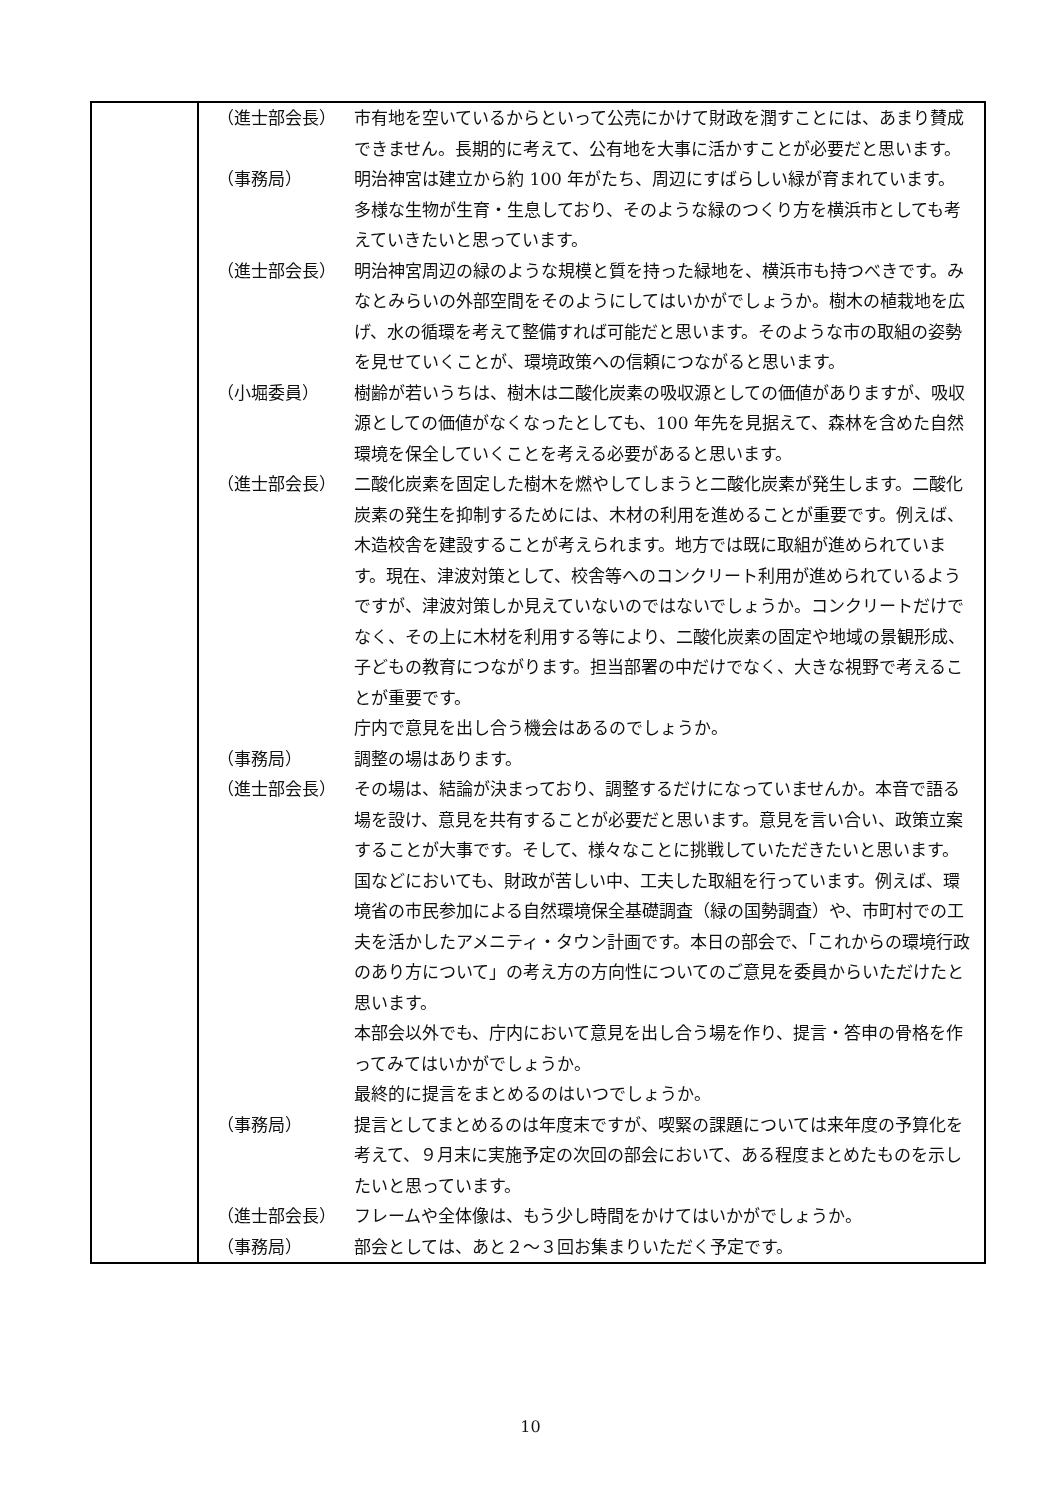| | / （進士部会長） / 市有地を空いているからといって公売にかけて財政を潤すことには、あまり賛成できません。長期的に考えて、公有地を大事に活かすことが必要だと思います。 / / （事務局） / 明治神宮は建立から約 100 年がたち、周辺にすばらしい緑が育まれています。多様な生物が生育・生息しており、そのような緑のつくり方を横浜市としても考えていきたいと思っています。 / / （進士部会長） / 明治神宮周辺の緑のような規模と質を持った緑地を、横浜市も持つべきです。みなとみらいの外部空間をそのようにしてはいかがでしょうか。樹木の植栽地を広げ、水の循環を考えて整備すれば可能だと思います。そのような市の取組の姿勢を見せていくことが、環境政策への信頼につながると思います。 / / （小堀委員） / 樹齢が若いうちは、樹木は二酸化炭素の吸収源としての価値がありますが、吸収源としての価値がなくなったとしても、100 年先を見据えて、森林を含めた自然環境を保全していくことを考える必要があると思います。 / / （進士部会長） / 二酸化炭素を固定した樹木を燃やしてしまうと二酸化炭素が発生します。二酸化炭素の発生を抑制するためには、木材の利用を進めることが重要です。例えば、木造校舎を建設することが考えられます。地方では既に取組が進められています。現在、津波対策として、校舎等へのコンクリート利用が進められているようですが、津波対策しか見えていないのではないでしょうか。コンクリートだけでなく、その上に木材を利用する等により、二酸化炭素の固定や地域の景観形成、子どもの教育につながります。担当部署の中だけでなく、大きな視野で考えることが重要です。 庁内で意見を出し合う機会はあるのでしょうか。 / / （事務局） / 調整の場はあります。 / / （進士部会長） / その場は、結論が決まっており、調整するだけになっていませんか。本音で語る場を設け、意見を共有することが必要だと思います。意見を言い合い、政策立案することが大事です。そして、様々なことに挑戦していただきたいと思います。国などにおいても、財政が苦しい中、工夫した取組を行っています。例えば、環境省の市民参加による自然環境保全基礎調査（緑の国勢調査）や、市町村での工夫を活かしたアメニティ・タウン計画です。本日の部会で、「これからの環境行政のあり方について」の考え方の方向性についてのご意見を委員からいただけたと思います。 本部会以外でも、庁内において意見を出し合う場を作り、提言・答申の骨格を作ってみてはいかがでしょうか。 最終的に提言をまとめるのはいつでしょうか。 / / （事務局） / 提言としてまとめるのは年度末ですが、喫緊の課題については来年度の予算化を考えて、９月末に実施予定の次回の部会において、ある程度まとめたものを示したいと思っています。 / / （進士部会長） / フレームや全体像は、もう少し時間をかけてはいかがでしょうか。 / / （事務局） / 部会としては、あと２～３回お集まりいただく予定です。 / |
10